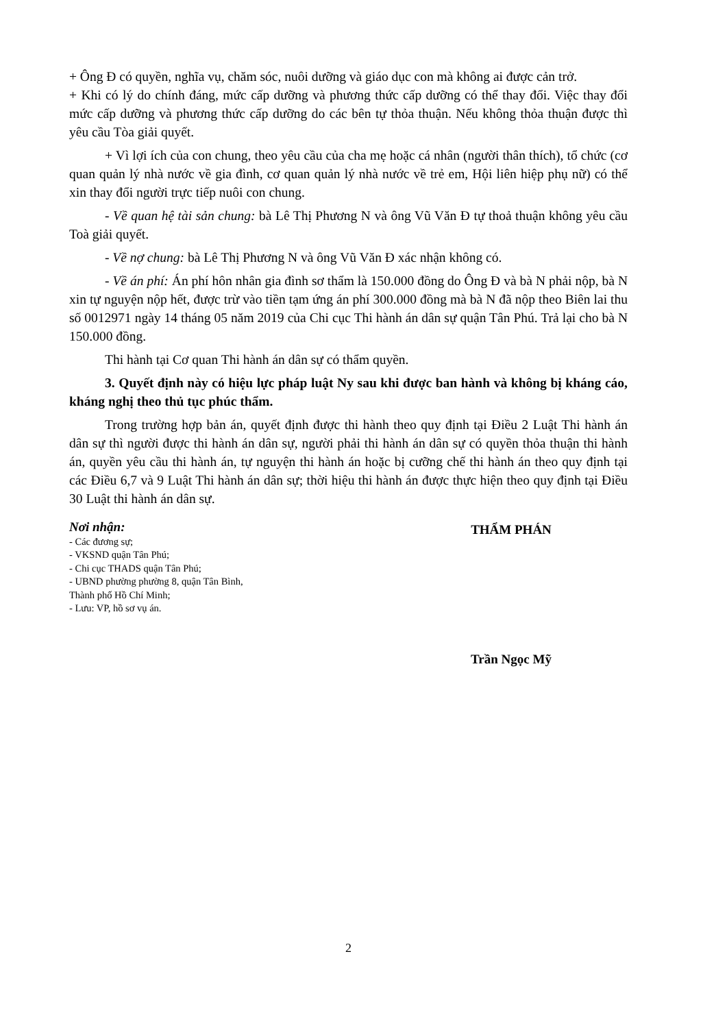+ Ông Đ có quyền, nghĩa vụ, chăm sóc, nuôi dưỡng và giáo dục con mà không ai được cản trở.
+ Khi có lý do chính đáng, mức cấp dưỡng và phương thức cấp dưỡng có thể thay đổi. Việc thay đổi mức cấp dưỡng và phương thức cấp dưỡng do các bên tự thỏa thuận. Nếu không thỏa thuận được thì yêu cầu Tòa giải quyết.
+ Vì lợi ích của con chung, theo yêu cầu của cha mẹ hoặc cá nhân (người thân thích), tổ chức (cơ quan quản lý nhà nước về gia đình, cơ quan quản lý nhà nước về trẻ em, Hội liên hiệp phụ nữ) có thể xin thay đổi người trực tiếp nuôi con chung.
- Về quan hệ tài sản chung: bà Lê Thị Phương N và ông Vũ Văn Đ tự thoả thuận không yêu cầu Toà giải quyết.
- Về nợ chung: bà Lê Thị Phương N và ông Vũ Văn Đ xác nhận không có.
- Về án phí: Án phí hôn nhân gia đình sơ thẩm là 150.000 đồng do Ông Đ và bà N phải nộp, bà N xin tự nguyện nộp hết, được trừ vào tiền tạm ứng án phí 300.000 đồng mà bà N đã nộp theo Biên lai thu số 0012971 ngày 14 tháng 05 năm 2019 của Chi cục Thi hành án dân sự quận Tân Phú. Trả lại cho bà N 150.000 đồng.
Thi hành tại Cơ quan Thi hành án dân sự có thẩm quyền.
3. Quyết định này có hiệu lực pháp luật Ny sau khi được ban hành và không bị kháng cáo, kháng nghị theo thủ tục phúc thẩm.
Trong trường hợp bản án, quyết định được thi hành theo quy định tại Điều 2 Luật Thi hành án dân sự thì người được thi hành án dân sự, người phải thi hành án dân sự có quyền thỏa thuận thi hành án, quyền yêu cầu thi hành án, tự nguyện thi hành án hoặc bị cưỡng chế thi hành án theo quy định tại các Điều 6,7 và 9 Luật Thi hành án dân sự; thời hiệu thi hành án được thực hiện theo quy định tại Điều 30 Luật thi hành án dân sự.
Nơi nhận:
- Các đương sự;
- VKSND quận Tân Phú;
- Chi cục THADS quận Tân Phú;
- UBND phường phường 8, quận Tân Bình,
Thành phố Hồ Chí Minh;
- Lưu: VP, hồ sơ vụ án.
THẨM PHÁN
Trần Ngọc Mỹ
2